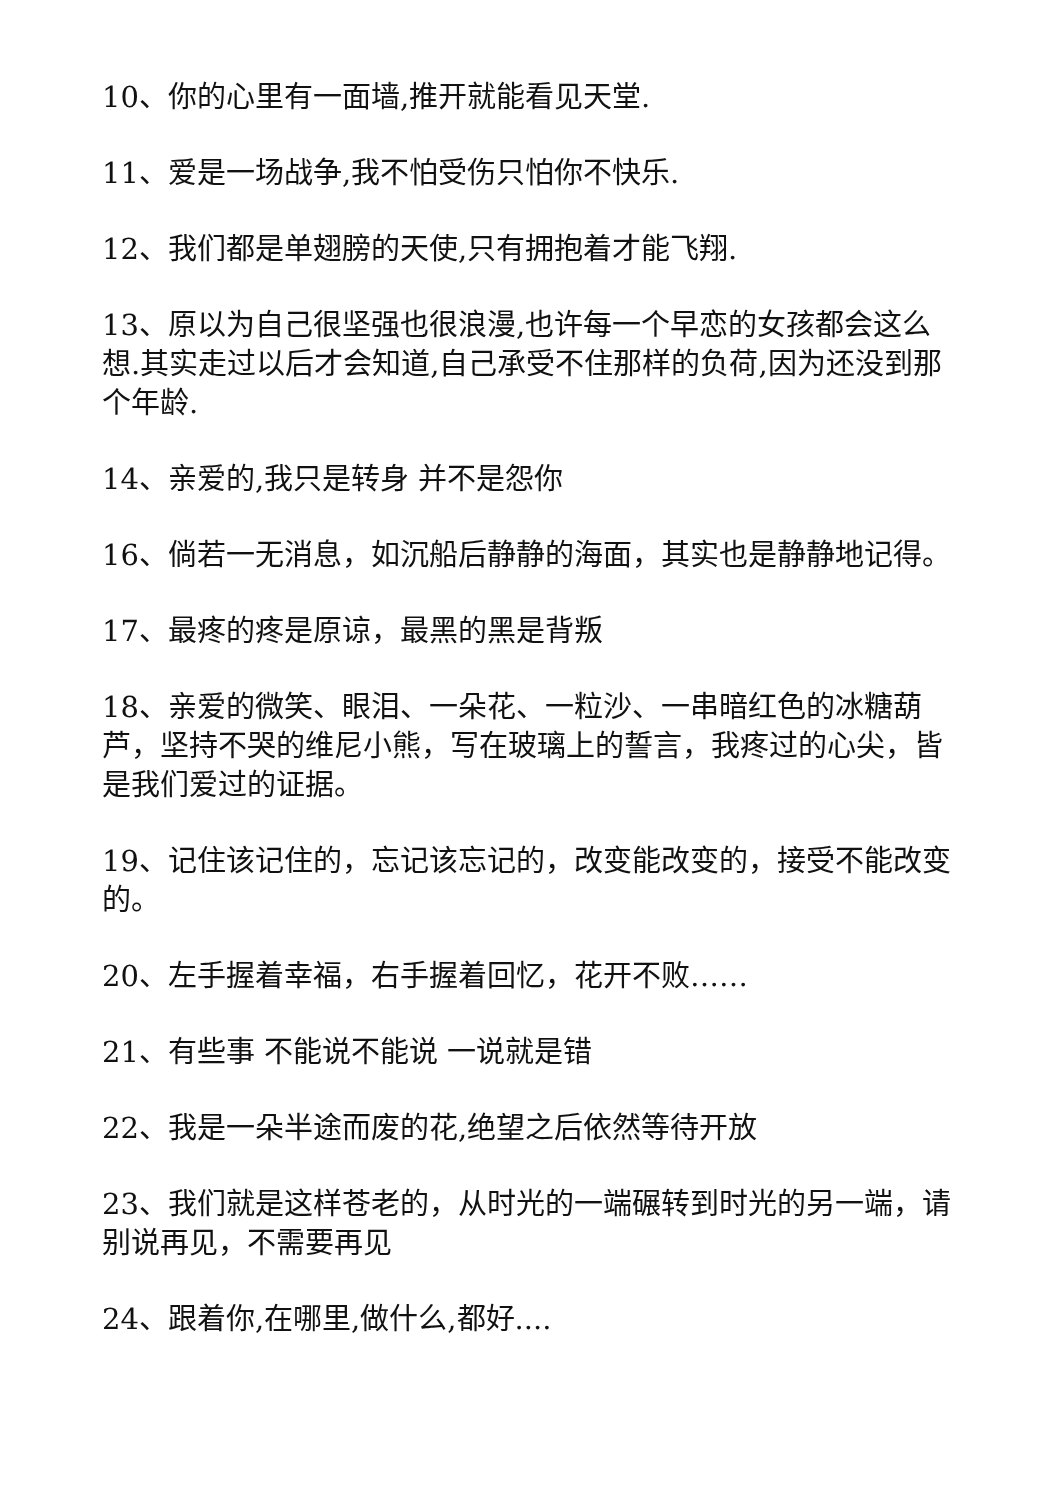10、你的心里有一面墙,推开就能看见天堂.
11、爱是一场战争,我不怕受伤只怕你不快乐.
12、我们都是单翅膀的天使,只有拥抱着才能飞翔.
13、原以为自己很坚强也很浪漫,也许每一个早恋的女孩都会这么想.其实走过以后才会知道,自己承受不住那样的负荷,因为还没到那个年龄.
14、亲爱的,我只是转身 并不是怨你
16、倘若一无消息，如沉船后静静的海面，其实也是静静地记得。
17、最疼的疼是原谅，最黑的黑是背叛
18、亲爱的微笑、眼泪、一朵花、一粒沙、一串暗红色的冰糖葫芦，坚持不哭的维尼小熊，写在玻璃上的誓言，我疼过的心尖，皆是我们爱过的证据。
19、记住该记住的，忘记该忘记的，改变能改变的，接受不能改变的。
20、左手握着幸福，右手握着回忆，花开不败……
21、有些事 不能说不能说 一说就是错
22、我是一朵半途而废的花,绝望之后依然等待开放
23、我们就是这样苍老的，从时光的一端碾转到时光的另一端，请别说再见，不需要再见
24、跟着你,在哪里,做什么,都好....